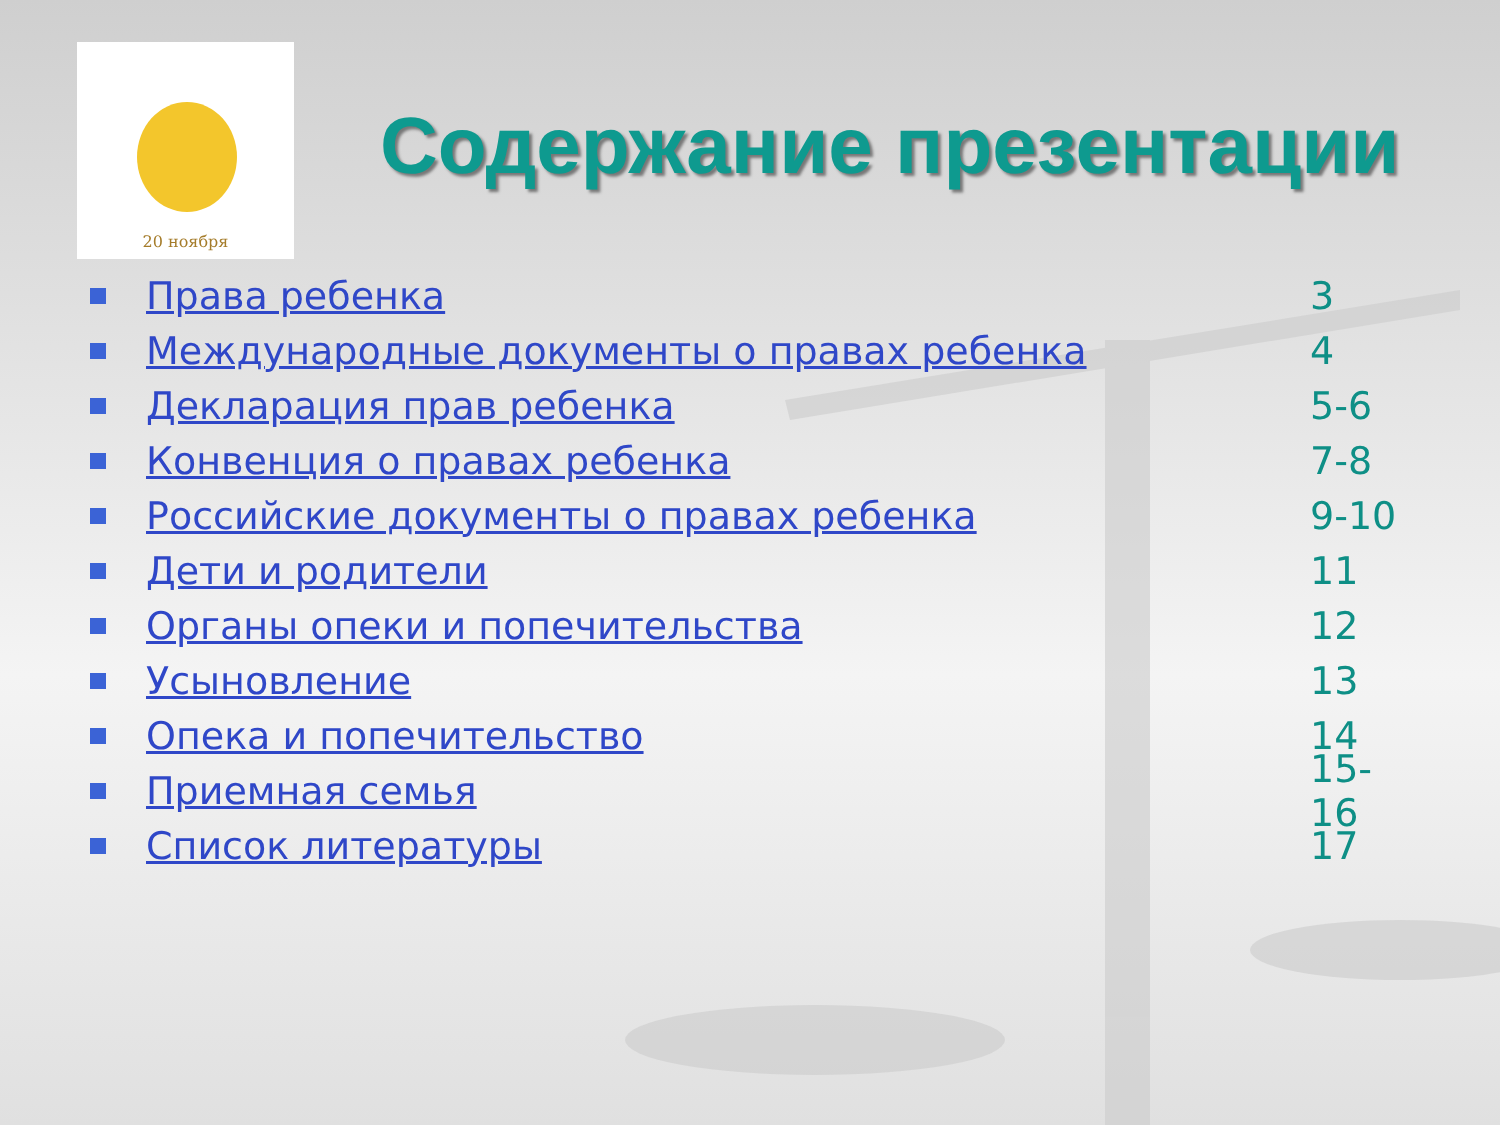20 ноября
Содержание презентации
Права ребенка 3
Международные документы о правах ребенка 4
Декларация прав ребенка 5-6
Конвенция о правах ребенка 7-8
Российские документы о правах ребенка 9-10
Дети и родители 11
Органы опеки и попечительства 12
Усыновление 13
Опека и попечительство 14
Приемная семья 15-16
Список литературы 17